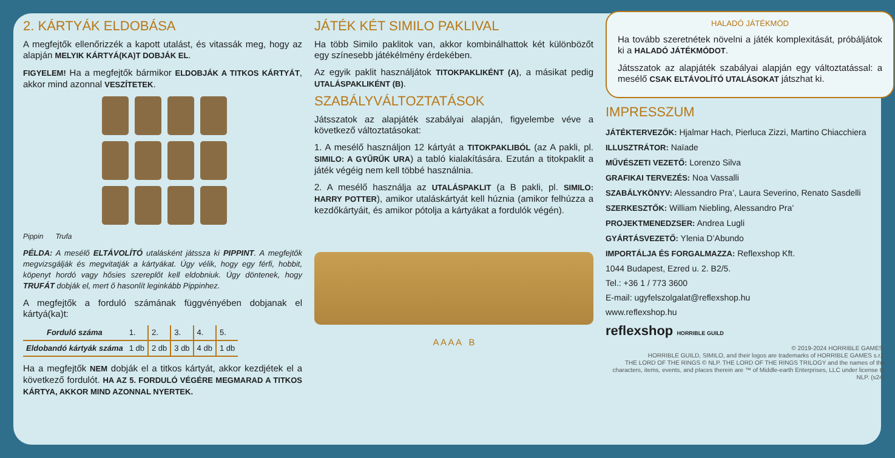2. KÁRTYÁK ELDOBÁSA
A megfejtők ellenőrizzék a kapott utalást, és vitassák meg, hogy az alapján MELYIK KÁRTYÁ(KA)T DOBJÁK EL.
FIGYELEM! Ha a megfejtők bármikor ELDOBJÁK A TITKOS KÁRTYÁT, akkor mind azonnal VESZÍTETEK.
Pippin Trufa
PÉLDA: A mesélő ELTÁVOLÍTÓ utalásként játssza ki PIPPINT. A megfejtők megvizsgálják és megvitatják a kártyákat. Úgy vélik, hogy egy férfi, hobbit, köpenyt hordó vagy hősies szereplőt kell eldobniuk. Úgy döntenek, hogy TRUFÁT dobják el, mert ő hasonlít leginkább Pippinhez.
A megfejtők a forduló számának függvényében dobjanak el kártyá(ka)t:
| Forduló száma | 1. | 2. | 3. | 4. | 5. |
| Eldobandó kártyák száma | 1 db | 2 db | 3 db | 4 db | 1 db |
Ha a megfejtők NEM dobják el a titkos kártyát, akkor kezdjétek el a következő fordulót. HA AZ 5. FORDULÓ VÉGÉRE MEGMARAD A TITKOS KÁRTYA, AKKOR MIND AZONNAL NYERTEK.
JÁTÉK KÉT SIMILO PAKLIVAL
Ha több Similo paklitok van, akkor kombinálhattok két különbözőt egy színesebb játékélmény érdekében.
Az egyik paklit használjátok TITOKPAKLIKÉNT (A), a másikat pedig UTALÁSPAKLIKÉNT (B).
SZABÁLYVÁLTOZTATÁSOK
Játsszatok az alapjáték szabályai alapján, figyelembe véve a következő változtatásokat:
1. A mesélő használjon 12 kártyát a TITOKPAKLIBÓL (az A pakli, pl. SIMILO: A GYŰRŰK URA) a tabló kialakítására. Ezután a titokpaklit a játék végéig nem kell többé használnia.
2. A mesélő használja az UTALÁSPAKLIT (a B pakli, pl. SIMILO: HARRY POTTER), amikor utaláskártyát kell húznia (amikor felhúzza a kezdőkártyáit, és amikor pótolja a kártyákat a fordulók végén).
A A A A B
HALADÓ JÁTÉKMÓD
Ha tovább szeretnétek növelni a játék komplexitását, próbáljátok ki a HALADÓ JÁTÉKMÓDOT.
Játsszatok az alapjáték szabályai alapján egy változtatással: a mesélő CSAK ELTÁVOLÍTÓ UTALÁSOKAT játszhat ki.
IMPRESSZUM
JÁTÉKTERVEZŐK: Hjalmar Hach, Pierluca Zizzi, Martino Chiacchiera
ILLUSZTRÁTOR: Naïade
MŰVÉSZETI VEZETŐ: Lorenzo Silva
GRAFIKAI TERVEZÉS: Noa Vassalli
SZABÁLYKÖNYV: Alessandro Pra’, Laura Severino, Renato Sasdelli
SZERKESZTŐK: William Niebling, Alessandro Pra’
PROJEKTMENEDZSER: Andrea Lugli
GYÁRTÁSVEZETŐ: Ylenia D’Abundo
IMPORTÁLJA ÉS FORGALMAZZA: Reflexshop Kft.
1044 Budapest, Ezred u. 2. B2/5.
Tel.: +36 1 / 773 3600
E-mail: ugyfelszolgalat@reflexshop.hu
www.reflexshop.hu
reflexshop HORRIBLE GUILD
© 2019-2024 HORRIBLE GAMES.
HORRIBLE GUILD, SIMILO, and their logos are trademarks of HORRIBLE GAMES s.r.l.
THE LORD OF THE RINGS © NLP. THE LORD OF THE RINGS TRILOGY and the names of the characters, items, events, and places therein are ™ of Middle-earth Enterprises, LLC under license to NLP. (s24)